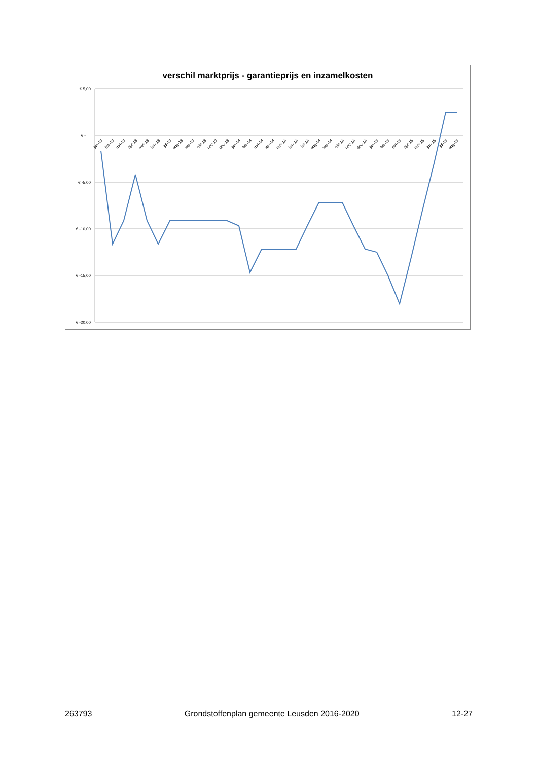verschil marktprijs - garantieprijs en inzamelkosten
€ 5,00
€ -
€ -5,00
€ -10,00
€ -15,00
€ -20,00
jan-13
feb-13
mrt-13
apr-13
mei-13
jun-13
jul-13
aug-13
sep-13
okt-13
nov-13
dec-13
jan-14
feb-14
mrt-14
apr-14
mei-14
jun-14
jul-14
aug-14
sep-14
okt-14
nov-14
dec-14
jan-15
feb-15
mrt-15
apr-15
mei-15
jun-15
jul-15
aug-15
263793 Grondstoffenplan gemeente Leusden 2016-2020 12-27